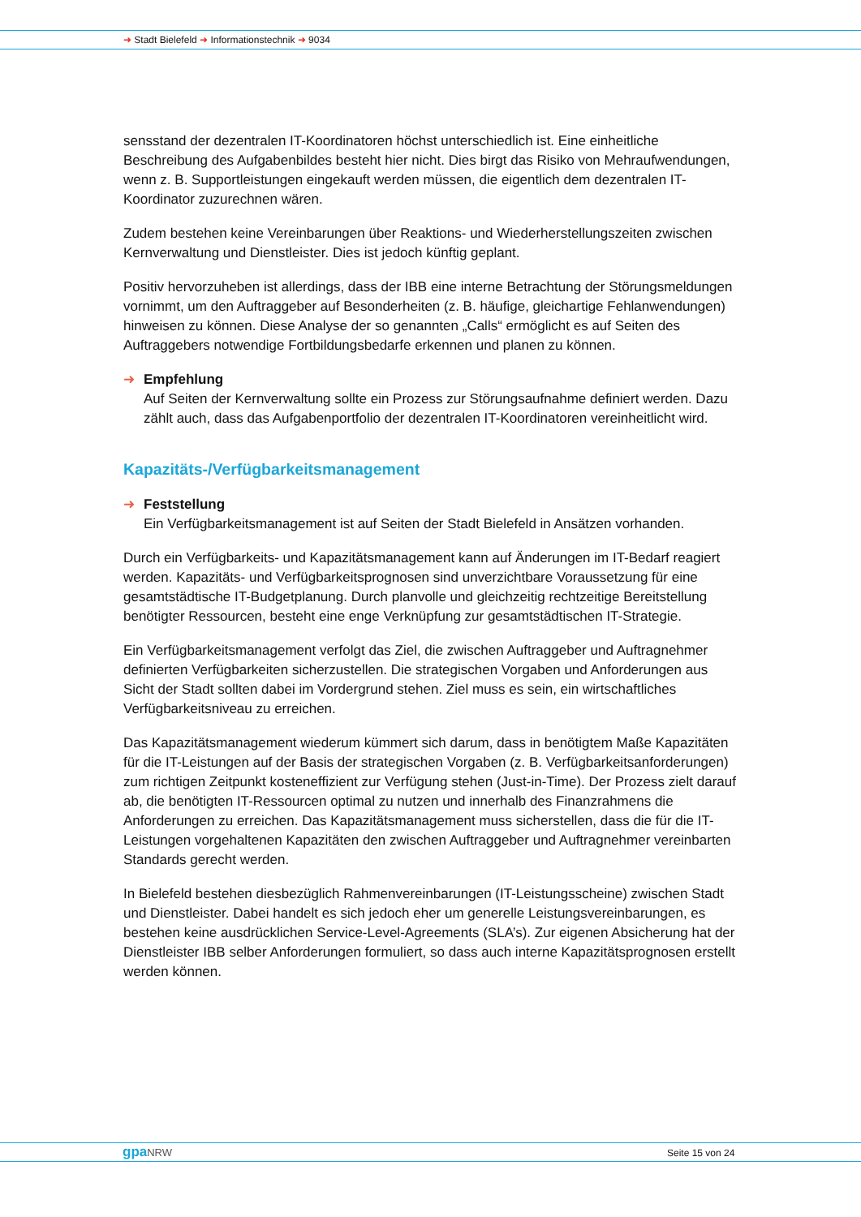➜ Stadt Bielefeld ➜ Informationstechnik ➜ 9034
sensstand der dezentralen IT-Koordinatoren höchst unterschiedlich ist. Eine einheitliche Beschreibung des Aufgabenbildes besteht hier nicht. Dies birgt das Risiko von Mehraufwendungen, wenn z. B. Supportleistungen eingekauft werden müssen, die eigentlich dem dezentralen IT-Koordinator zuzurechnen wären.
Zudem bestehen keine Vereinbarungen über Reaktions- und Wiederherstellungszeiten zwischen Kernverwaltung und Dienstleister. Dies ist jedoch künftig geplant.
Positiv hervorzuheben ist allerdings, dass der IBB eine interne Betrachtung der Störungsmeldungen vornimmt, um den Auftraggeber auf Besonderheiten (z. B. häufige, gleichartige Fehlanwendungen) hinweisen zu können. Diese Analyse der so genannten „Calls“ ermöglicht es auf Seiten des Auftraggebers notwendige Fortbildungsbedarfe erkennen und planen zu können.
➜ Empfehlung
Auf Seiten der Kernverwaltung sollte ein Prozess zur Störungsaufnahme definiert werden. Dazu zählt auch, dass das Aufgabenportfolio der dezentralen IT-Koordinatoren vereinheitlicht wird.
Kapazitäts-/Verfügbarkeitsmanagement
➜ Feststellung
Ein Verfügbarkeitsmanagement ist auf Seiten der Stadt Bielefeld in Ansätzen vorhanden.
Durch ein Verfügbarkeits- und Kapazitätsmanagement kann auf Änderungen im IT-Bedarf reagiert werden. Kapazitäts- und Verfügbarkeitsprognosen sind unverzichtbare Voraussetzung für eine gesamtstädtische IT-Budgetplanung. Durch planvolle und gleichzeitig rechtzeitige Bereitstellung benötigter Ressourcen, besteht eine enge Verknüpfung zur gesamtstädtischen IT-Strategie.
Ein Verfügbarkeitsmanagement verfolgt das Ziel, die zwischen Auftraggeber und Auftragnehmer definierten Verfügbarkeiten sicherzustellen. Die strategischen Vorgaben und Anforderungen aus Sicht der Stadt sollten dabei im Vordergrund stehen. Ziel muss es sein, ein wirtschaftliches Verfügbarkeitsniveau zu erreichen.
Das Kapazitätsmanagement wiederum kümmert sich darum, dass in benötigtem Maße Kapazitäten für die IT-Leistungen auf der Basis der strategischen Vorgaben (z. B. Verfügbarkeitsanforderungen) zum richtigen Zeitpunkt kosteneffizient zur Verfügung stehen (Just-in-Time). Der Prozess zielt darauf ab, die benötigten IT-Ressourcen optimal zu nutzen und innerhalb des Finanzrahmens die Anforderungen zu erreichen. Das Kapazitätsmanagement muss sicherstellen, dass die für die IT-Leistungen vorgehaltenen Kapazitäten den zwischen Auftraggeber und Auftragnehmer vereinbarten Standards gerecht werden.
In Bielefeld bestehen diesbezüglich Rahmenvereinbarungen (IT-Leistungsscheine) zwischen Stadt und Dienstleister. Dabei handelt es sich jedoch eher um generelle Leistungsvereinbarungen, es bestehen keine ausdrücklichen Service-Level-Agreements (SLA’s). Zur eigenen Absicherung hat der Dienstleister IBB selber Anforderungen formuliert, so dass auch interne Kapazitätsprognosen erstellt werden können.
gpaNRW Seite 15 von 24